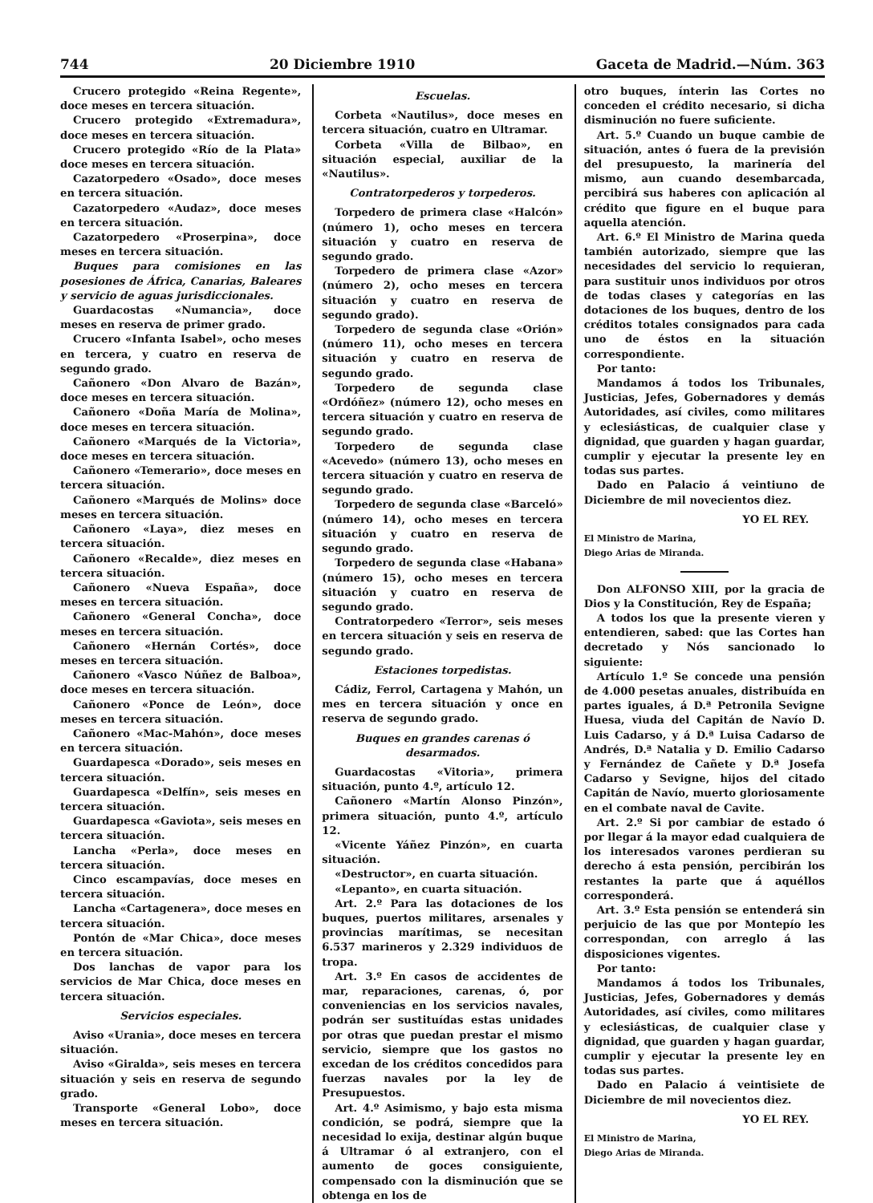744 20 Diciembre 1910 Gaceta de Madrid.—Núm. 363
Crucero protegido «Reina Regente», doce meses en tercera situación.
Crucero protegido «Extremadura», doce meses en tercera situación.
Crucero protegido «Río de la Plata» doce meses en tercera situación.
Cazatorpedero «Osado», doce meses en tercera situación.
Cazatorpedero «Audaz», doce meses en tercera situación.
Cazatorpedero «Proserpina», doce meses en tercera situación.
Buques para comisiones en las posesiones de África, Canarias, Baleares y servicio de aguas jurisdiccionales.
Guardacostas «Numancia», doce meses en reserva de primer grado.
Crucero «Infanta Isabel», ocho meses en tercera, y cuatro en reserva de segundo grado.
Cañonero «Don Alvaro de Bazán», doce meses en tercera situación.
Cañonero «Doña María de Molina», doce meses en tercera situación.
Cañonero «Marqués de la Victoria», doce meses en tercera situación.
Cañonero «Temerario», doce meses en tercera situación.
Cañonero «Marqués de Molins» doce meses en tercera situación.
Cañonero «Laya», diez meses en tercera situación.
Cañonero «Recalde», diez meses en tercera situación.
Cañonero «Nueva España», doce meses en tercera situación.
Cañonero «General Concha», doce meses en tercera situación.
Cañonero «Hernán Cortés», doce meses en tercera situación.
Cañonero «Vasco Núñez de Balboa», doce meses en tercera situación.
Cañonero «Ponce de León», doce meses en tercera situación.
Cañonero «Mac-Mahón», doce meses en tercera situación.
Guardapesca «Dorado», seis meses en tercera situación.
Guardapesca «Delfín», seis meses en tercera situación.
Guardapesca «Gaviota», seis meses en tercera situación.
Lancha «Perla», doce meses en tercera situación.
Cinco escampavías, doce meses en tercera situación.
Lancha «Cartagenera», doce meses en tercera situación.
Pontón de «Mar Chica», doce meses en tercera situación.
Dos lanchas de vapor para los servicios de Mar Chica, doce meses en tercera situación.
Servicios especiales.
Aviso «Urania», doce meses en tercera situación.
Aviso «Giralda», seis meses en tercera situación y seis en reserva de segundo grado.
Transporte «General Lobo», doce meses en tercera situación.
Escuelas.
Corbeta «Nautilus», doce meses en tercera situación, cuatro en Ultramar.
Corbeta «Villa de Bilbao», en situación especial, auxiliar de la «Nautilus».
Contratorpederos y torpederos.
Torpedero de primera clase «Halcón» (número 1), ocho meses en tercera situación y cuatro en reserva de segundo grado.
Torpedero de primera clase «Azor» (número 2), ocho meses en tercera situación y cuatro en reserva de segundo grado).
Torpedero de segunda clase «Orión» (número 11), ocho meses en tercera situación y cuatro en reserva de segundo grado.
Torpedero de segunda clase «Ordóñez» (número 12), ocho meses en tercera situación y cuatro en reserva de segundo grado.
Torpedero de segunda clase «Acevedo» (número 13), ocho meses en tercera situación y cuatro en reserva de segundo grado.
Torpedero de segunda clase «Barceló» (número 14), ocho meses en tercera situación y cuatro en reserva de segundo grado.
Torpedero de segunda clase «Habana» (número 15), ocho meses en tercera situación y cuatro en reserva de segundo grado.
Contratorpedero «Terror», seis meses en tercera situación y seis en reserva de segundo grado.
Estaciones torpedistas.
Cádiz, Ferrol, Cartagena y Mahón, un mes en tercera situación y once en reserva de segundo grado.
Buques en grandes carenas ó desarmados.
Guardacostas «Vitoria», primera situación, punto 4.º, artículo 12.
Cañonero «Martín Alonso Pinzón», primera situación, punto 4.º, artículo 12.
«Vicente Yáñez Pinzón», en cuarta situación.
«Destructor», en cuarta situación.
«Lepanto», en cuarta situación.
Art. 2.º Para las dotaciones de los buques, puertos militares, arsenales y provincias marítimas, se necesitan 6.537 marineros y 2.329 individuos de tropa.
Art. 3.º En casos de accidentes de mar, reparaciones, carenas, ó, por conveniencias en los servicios navales, podrán ser sustituídas estas unidades por otras que puedan prestar el mismo servicio, siempre que los gastos no excedan de los créditos concedidos para fuerzas navales por la ley de Presupuestos.
Art. 4.º Asimismo, y bajo esta misma condición, se podrá, siempre que la necesidad lo exija, destinar algún buque á Ultramar ó al extranjero, con el aumento de goces consiguiente, compensado con la disminución que se obtenga en los de
otro buques, ínterin las Cortes no conceden el crédito necesario, si dicha disminución no fuere suficiente.
Art. 5.º Cuando un buque cambie de situación, antes ó fuera de la previsión del presupuesto, la marinería del mismo, aun cuando desembarcada, percibirá sus haberes con aplicación al crédito que figure en el buque para aquella atención.
Art. 6.º El Ministro de Marina queda también autorizado, siempre que las necesidades del servicio lo requieran, para sustituir unos individuos por otros de todas clases y categorías en las dotaciones de los buques, dentro de los créditos totales consignados para cada uno de éstos en la situación correspondiente.
Por tanto:
Mandamos á todos los Tribunales, Justicias, Jefes, Gobernadores y demás Autoridades, así civiles, como militares y eclesiásticas, de cualquier clase y dignidad, que guarden y hagan guardar, cumplir y ejecutar la presente ley en todas sus partes.
Dado en Palacio á veintiuno de Diciembre de mil novecientos diez.
YO EL REY.
El Ministro de Marina,
Diego Arias de Miranda.
Don ALFONSO XIII, por la gracia de Dios y la Constitución, Rey de España;
A todos los que la presente vieren y entendieren, sabed: que las Cortes han decretado y Nós sancionado lo siguiente:
Artículo 1.º Se concede una pensión de 4.000 pesetas anuales, distribuída en partes iguales, á D.ª Petronila Sevigne Huesa, viuda del Capitán de Navío D. Luis Cadarso, y á D.ª Luisa Cadarso de Andrés, D.ª Natalia y D. Emilio Cadarso y Fernández de Cañete y D.ª Josefa Cadarso y Sevigne, hijos del citado Capitán de Navío, muerto gloriosamente en el combate naval de Cavite.
Art. 2.º Si por cambiar de estado ó por llegar á la mayor edad cualquiera de los interesados varones perdieran su derecho á esta pensión, percibirán los restantes la parte que á aquéllos corresponderá.
Art. 3.º Esta pensión se entenderá sin perjuicio de las que por Montepío les correspondan, con arreglo á las disposiciones vigentes.
Por tanto:
Mandamos á todos los Tribunales, Justicias, Jefes, Gobernadores y demás Autoridades, así civiles, como militares y eclesiásticas, de cualquier clase y dignidad, que guarden y hagan guardar, cumplir y ejecutar la presente ley en todas sus partes.
Dado en Palacio á veintisiete de Diciembre de mil novecientos diez.
YO EL REY.
El Ministro de Marina,
Diego Arias de Miranda.